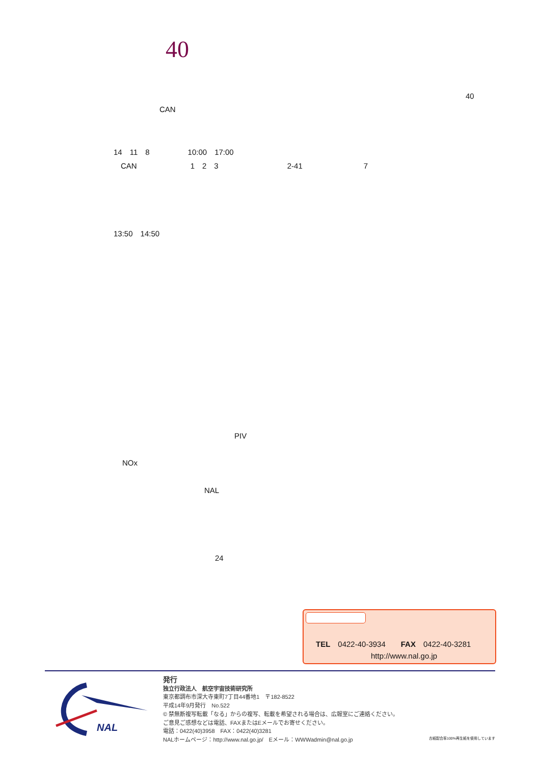40
40
CAN
14　11　8　　　　　10:00　17:00
CAN　　　　　　　1　2　3　　　　　　　　　2-41　　　　　　　　7
13:50　14:50
PIV
NOx
NAL
24
TEL　0422-40-3934　　FAX　0422-40-3281
http://www.nal.go.jp
NAL
発行
独立行政法人　航空宇宙技術研究所
東京都調布市深大寺東町7丁目44番地1　〒182-8522
平成14年9月発行　No.522
© 禁無断複写転載「なる」からの複写、転載を希望される場合は、広報室にご連絡ください。
ご意見ご感想などは電話、FAXまたはEメールでお寄せください。
電話：0422(40)3958　FAX：0422(40)3281
NALホームページ：http://www.nal.go.jp/　Eメール：WWWadmin@nal.go.jp
古紙配合率100%再生紙を使用しています